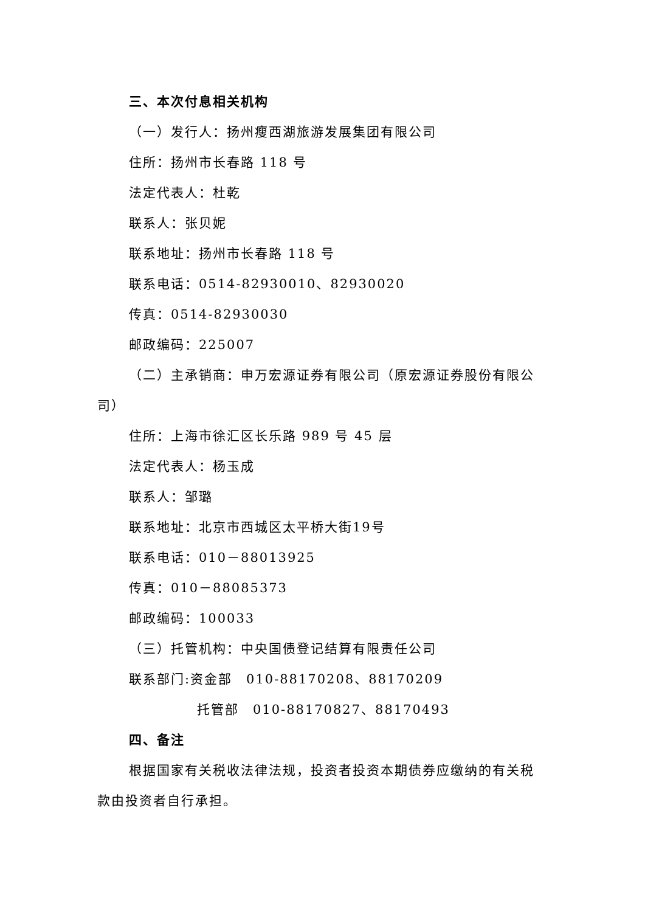三、本次付息相关机构
（一）发行人：扬州瘦西湖旅游发展集团有限公司
住所：扬州市长春路 118 号
法定代表人：杜乾
联系人：张贝妮
联系地址：扬州市长春路 118 号
联系电话：0514-82930010、82930020
传真：0514-82930030
邮政编码：225007
（二）主承销商：申万宏源证券有限公司（原宏源证券股份有限公司）
住所：上海市徐汇区长乐路 989 号 45 层
法定代表人：杨玉成
联系人：邹璐
联系地址：北京市西城区太平桥大街19号
联系电话：010－88013925
传真：010－88085373
邮政编码：100033
（三）托管机构：中央国债登记结算有限责任公司
联系部门:资金部　010-88170208、88170209
托管部　010-88170827、88170493
四、备注
根据国家有关税收法律法规，投资者投资本期债券应缴纳的有关税款由投资者自行承担。